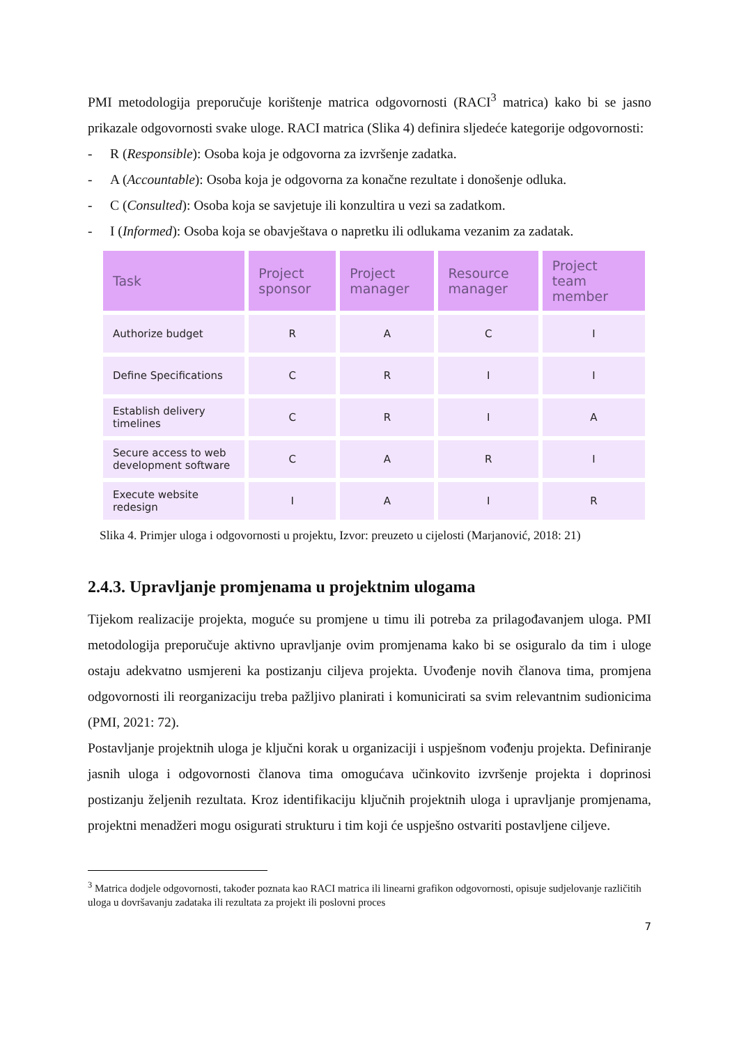PMI metodologija preporučuje korištenje matrica odgovornosti (RACI<sup>3</sup> matrica) kako bi se jasno prikazale odgovornosti svake uloge. RACI matrica (Slika 4) definira sljedeće kategorije odgovornosti:
- R (Responsible): Osoba koja je odgovorna za izvršenje zadatka.
- A (Accountable): Osoba koja je odgovorna za konačne rezultate i donošenje odluka.
- C (Consulted): Osoba koja se savjetuje ili konzultira u vezi sa zadatkom.
- I (Informed): Osoba koja se obavještava o napretku ili odlukama vezanim za zadatak.
| Task | Project sponsor | Project manager | Resource manager | Project team member |
| --- | --- | --- | --- | --- |
| Authorize budget | R | A | C | I |
| Define Specifications | C | R | I | I |
| Establish delivery timelines | C | R | I | A |
| Secure access to web development software | C | A | R | I |
| Execute website redesign | I | A | I | R |
Slika 4. Primjer uloga i odgovornosti u projektu, Izvor: preuzeto u cijelosti (Marjanović, 2018: 21)
2.4.3. Upravljanje promjenama u projektnim ulogama
Tijekom realizacije projekta, moguće su promjene u timu ili potreba za prilagođavanjem uloga. PMI metodologija preporučuje aktivno upravljanje ovim promjenama kako bi se osiguralo da tim i uloge ostaju adekvatno usmjereni ka postizanju ciljeva projekta. Uvođenje novih članova tima, promjena odgovornosti ili reorganizaciju treba pažljivo planirati i komunicirati sa svim relevantnim sudionicima (PMI, 2021: 72).
Postavljanje projektnih uloga je ključni korak u organizaciji i uspješnom vođenju projekta. Definiranje jasnih uloga i odgovornosti članova tima omogućava učinkovito izvršenje projekta i doprinosi postizanju željenih rezultata. Kroz identifikaciju ključnih projektnih uloga i upravljanje promjenama, projektni menadžeri mogu osigurati strukturu i tim koji će uspješno ostvariti postavljene ciljeve.
<sup>3</sup> Matrica dodjele odgovornosti, također poznata kao RACI matrica ili linearni grafikon odgovornosti, opisuje sudjelovanje različitih uloga u dovršavanju zadataka ili rezultata za projekt ili poslovni proces
7